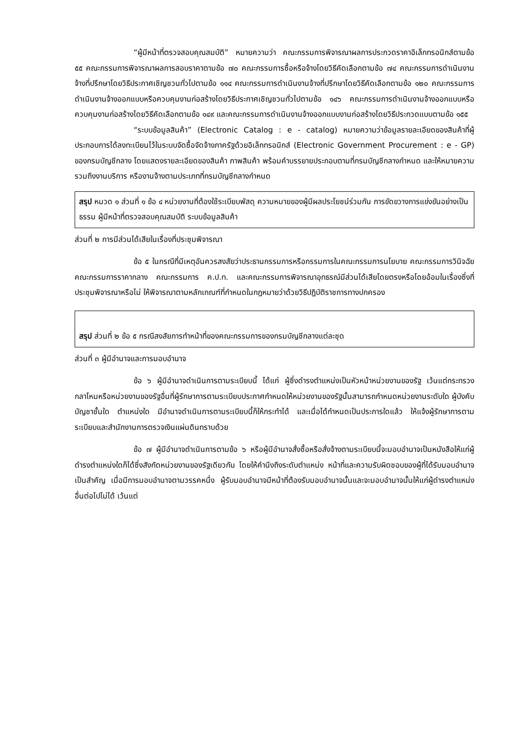“ผู้มีหน้าที่ตรวจสอบคุณสมบัติ” หมายความว่า คณะกรรมการพิจารณาผลการประกวดราคาอิเล็กทรอนิกส์ตามข้อ ๕๕ คณะกรรมการพิจารณาผลการสอบราคาตามข้อ ๗๐ คณะกรรมการซื้อหรือจ้างโดยวิธีคัดเลือกตามข้อ ๗๔ คณะกรรมการดำเนินงานจ้างที่ปรึกษาโดยวิธีประกาศเชิญชวนทั่วไปตามข้อ ๑๑๔ คณะกรรมการดำเนินงานจ้างที่ปรึกษาโดยวิธีคัดเลือกตามข้อ ๑๒๐ คณะกรรมการดำเนินงานจ้างออกแบบหรือควบคุมงานก่อสร้างโดยวิธีประกาศเชิญชวนทั่วไปตามข้อ ๑๔๖ คณะกรรมการดำเนินงานจ้างออกแบบหรือควบคุมงานก่อสร้างโดยวิธีคัดเลือกตามข้อ ๑๔๙ และคณะกรรมการดำเนินงานจ้างออกแบบงานก่อสร้างโดยวิธีประกวดแบบตามข้อ ๑๕๕
“ระบบข้อมูลสินค้า” (Electronic Catalog : e - catalog) หมายความว่าข้อมูลรายละเอียดของสินค้าที่ผู้ประกอบการได้ลงทะเบียนไว้ในระบบจัดซื้อจัดจ้างภาครัฐด้วยอิเล็กทรอนิกส์ (Electronic Government Procurement : e - GP) ของกรมบัญชีกลาง โดยแสดงรายละเอียดของสินค้า ภาพสินค้า พร้อมคำบรรยายประกอบตามที่กรมบัญชีกลางกำหนด และให้หมายความรวมถึงงานบริการ หรืองานจ้างตามประเภทที่กรมบัญชีกลางกำหนด
สรุป หมวด ๑ ส่วนที่ ๑ ข้อ ๔ หน่วยงานที่ต้องใช้ระเบียบพัสดุ ความหมายของผู้มีผลประโยชน์ร่วมกัน การขัดขวางการแข่งขันอย่างเป็นธรรม ผู้มีหน้าที่ตรวจสอบคุณสมบัติ ระบบข้อมูลสินค้า
ส่วนที่ ๒ การมีส่วนได้เสียในเรื่องที่ประชุมพิจารณา
ข้อ ๕ ในกรณีที่มีเหตุอันควรสงสัยว่าประธานกรรมการหรือกรรมการในคณะกรรมการนโยบาย คณะกรรมการวินิจฉัย คณะกรรมการราคากลาง คณะกรรมการ ค.ป.ท. และคณะกรรมการพิจารณาอุทธรณ์มีส่วนได้เสียโดยตรงหรือโดยอ้อมในเรื่องซึ่งที่ประชุมพิจารณาหรือไม่ ให้พิจารณาตามหลักเกณฑ์ที่กำหนดในกฎหมายว่าด้วยวิธีปฏิบัติราชการทางปกครอง
สรุป ส่วนที่ ๒ ข้อ ๕ กรณีสงสัยการทำหน้าที่ของคณะกรรมการของกรมบัญชีกลางแต่ละชุด
ส่วนที่ ๓ ผู้มีอำนาจและการมอบอำนาจ
ข้อ ๖ ผู้มีอำนาจดำเนินการตามระเบียบนี้ ได้แก่ ผู้ซึ่งดำรงตำแหน่งเป็นหัวหน้าหน่วยงานของรัฐ เว้นแต่กระทรวงกลาโหมหรือหน่วยงานของรัฐอื่นที่ผู้รักษาการตามระเบียบประกาศกำหนดให้หน่วยงานของรัฐนั้นสามารถกำหนดหน่วยงานระดับใด ผู้บังคับบัญชาชั้นใด ตำแหน่งใด มีอำนาจดำเนินการตามระเบียบนี้ก็ให้กระทำได้ และเมื่อได้กำหนดเป็นประการใดแล้ว ให้แจ้งผู้รักษาการตามระเบียบและสำนักงานการตรวจเงินแผ่นดินทราบด้วย
ข้อ ๗ ผู้มีอำนาจดำเนินการตามข้อ ๖ หรือผู้มีอำนาจสั่งซื้อหรือสั่งจ้างตามระเบียบนี้จะมอบอำนาจเป็นหนังสือให้แก่ผู้ดำรงตำแหน่งใดก็ได้ซึ่งสังกัดหน่วยงานของรัฐเดียวกัน โดยให้คำนึงถึงระดับตำแหน่ง หน้าที่และความรับผิดชอบของผู้ที่ได้รับมอบอำนาจเป็นสำคัญ เมื่อมีการมอบอำนาจตามวรรคหนึ่ง ผู้รับมอบอำนาจมีหน้าที่ต้องรับมอบอำนาจนั้นและจะมอบอำนาจนั้นให้แก่ผู้ดำรงตำแหน่งอื่นต่อไปไม่ได้ เว้นแต่